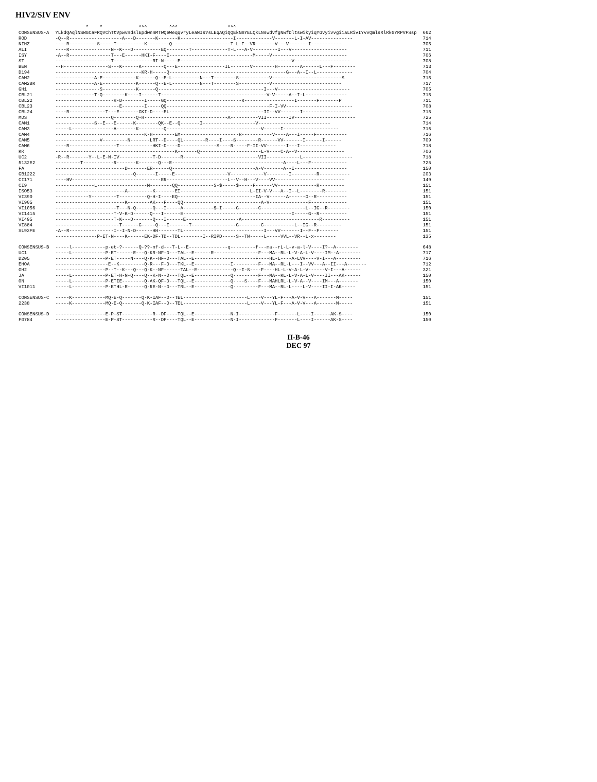HIV2/SIV ENV
| | * * ^^^ ^^^ ^^^ | |
| CONSENSUS-A | YLkdQAqlNSWGCaFRQVChTtVpwvndslEpdwnnMTWQeWeqqvryLeaNIs?sLEqAQiQQEkNmYELQkLNswdvfgNwfDltswikyiqYGvyivvgiiaLRivIYvvQmlsRlRkGYRPVFSsp | 662 |
| ROD | -Q--R-------------------A---D-------K-------K-------------------I-------------V-------L-I-AV--------------- | 714 |
| NIHZ | ----R----------S-----T----------K--------Q---------------------T-L-F--VR-------V---V-------I----------- | 705 |
| ALI | ----R---------------N--K---D----------EQ--------T-------------T-L---A-V---------I---V-------------------- | 711 |
| ISY | -A--R---------------T---E------HKI-F----E------------------------------M-----V--------------------------- | 706 |
| ST | --------------------T--------------RI-N-----E----------------------------------------V-------------------- | 708 |
| BEN | --H----------------S---K------K--------Q---E-----------------IL-------V--------H--------A------L---F-------- | 713 |
| D194 | -------------------------------KR-H-----Q------------------------------------------G---A--I--L------------- | 704 |
| CAM2 | --------------A-E------------K------Q--E-L----------N---T--------S-----------V-------------------------S | 715 |
| CAM2BR | --------------A-E------------K------Q--E-L----------N---T--------S-----------V------------------------- | 717 |
| GH1 | ----------------S------------K------Q--------------------------------------I---V-------------------------- | 705 |
| CBL21 | --------------T-Q--------K----I------T--------------------------------------V-V-----A--I-L--------------- | 715 |
| CBL22 | ---------------------R-D--------I-----GQ---------------------------R------------------I-------F-------P | 711 |
| CBL23 | -----------------------E--------I-----QQ-------------------------------------F-I-VV------------------------ | 708 |
| CBL24 | ----R-------------T---E-------GKI-D----EL----------------------------------II--VV-------I----------------- | 715 |
| MDS | --------------------Q--------Q-H------------------------------A----------VII--------IV---------------------- | 725 |
| CAM1 | --------------S--E---E------K--------QK--E--Q-------I-------------------V-------------------------- | 714 |
| CAM3 | -----L---------------A-------K---------Q----------------------------------V------I-------------------- | 716 |
| CAM4 | --------------------------------K-H--------EM---------------------R-----------V----A---I-----F----------- | 716 |
| CAM5 | ----------------V---------N-------LRT--D----QL--------R----I----S--------R------VV-------I------I------ | 709 |
| CAM6 | ----R-----------------T------------HKI-D----D-------------S----R-----F-II-VV-------I---I------------- | 718 |
| KR | -------------------------------------------K-------Q----------------------L-V----C-A--V----------------- | 706 |
| UC2 | -R--R-------Y--L-E-N-IV------------T-D-------R---------------------------VII------------L------------------ | 718 |
| 5132E2 | ---------T-----------R-------K-------Q---E----------------------------------------A----L---F------------- | 725 |
| FA | -------------------------D-------ER------Q------------------------------A-V-------A--I------------------- | 150 |
| GB1222 | ----------------------------Q-------I-----E-------------------V------------V--------I---------R----------- | 203 |
| CI171 | ----HV--------------------------------ER----------------------L--V--H---V----VV------------------------- | 149 |
| CI9 | --------------L------------------M--------QQ-------------S-$-----$-----F------VV--------------R--------- | 151 |
| ISO53 | -------------------------A---------K-------EI-------------------------L-II-V-V---A--I--L--------R-------- | 151 |
| VI390 | ------------Y---------T----------Q-H-I----EQ----------------------------IA--V------A------G--R----------- | 151 |
| VI905 | -------------------------K--------AK---F----QQ----------------------------A-V--------------F------------- | 151 |
| VI1056 | ----------------------T---N-Q------Q---I-----A-----------$-I-----G-------C----------------L--IG--R-------- | 150 |
| VI1415 | ---------------------T-V-K-D------Q---I------E---------------------------------------I-----G--R---------- | 151 |
| VI495 | ---------------------T-K---D-------Q---I------E-------------------A----------------------------R---------- | 151 |
| VI884 | -----------------------T------G-----Q---I-------T----------------G--------C-----------L--IG--R--------- | 151 |
| SL93FE | -A--R----------------I--I-N-D------HH-------TL-----------------------------I---VV-------I--F--F------- | 151 |
| | ---------------P-ET-N----K------EK-DF-TD--TDL--------I--RIPD-----S--TW-----L-----VVL--VR--L-x-------- | 135 |
| CONSENSUS-B | -----l------------p-et-?------Q-??-nf-d---T-L--E--------------q---------f---ma--rL-L-v-a-l-V----I?--A-------- | 648 |
| UC1 | -----L------------P-ET------E---Q-KR-NF-D---TAL--E------R----------------F---MA--RL-L-V-A-L-V----IM--A-------- | 717 |
| D205 | ------------------P-ET-----N----Q-K--HF-D---TAL--E----------------------F----HL-L----A-LVV----V-I---A--------- | 716 |
| EHOA | -------------------E--K---------Q-R---F-D---TKL--E-------------I---------F---MA--RL-L---I--VV---A--II---A------- | 712 |
| GH2 | ------------------P--T--K---Q---Q-K--NF------TAL--E-------------Q--I-S----F----HL-L-V-A-L-V------V-I---A------ | 321 |
| JA | -----L------------P-ET-H-N-Q----Q--K-N--D---TQL--E-------------Q---------F---MA--KL-L-V-A-L-V----II---AK------ | 150 |
| ON | -----L------------P-ETIE--------Q-AK-QF-D---TQL--E-------------Q----S----F---MAHLRL-L-V-A--V----IM---A------- | 150 |
| VI1011 | -----L------------P-ETHL-R------Q-RE-N--D---TRL--E-------------Q---------F---MA--RL-L----L-V----II-I-AK----- | 151 |
| CONSENSUS-C | -----K------------MQ-E-Q-------Q-K-IAF--D--TEL-----------------------L----V---YL-F---A-V-V---A-------M----- | 151 |
| 2238 | -----K------------MQ-E-Q-------Q-K-IAF--D--TEL-----------------------L----V---YL-F---A-V-V---A-------M----- | 151 |
| CONSENSUS-D | ------------------E-P-ST-----------R--DF----TQL--E-------------N-I-------------F-------L----I------AK-S---- | 150 |
| F0784 | ------------------E-P-ST-----------R--DF----TQL--E-------------N-I-------------F-------L----I------AK-S---- | 150 |
II-B-46
DEC 97